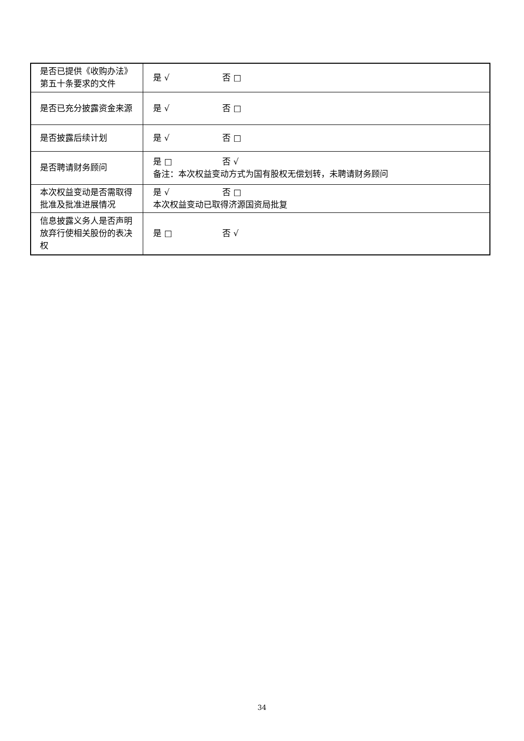| 是否已提供《收购办法》第五十条要求的文件 | 是 √ 否 □ |
| 是否已充分披露资金来源 | 是 √ 否 □ |
| 是否披露后续计划 | 是 √ 否 □ |
| 是否聘请财务顾问 | 是 □ 否 √ 备注：本次权益变动方式为国有股权无偿划转，未聘请财务顾问 |
| 本次权益变动是否需取得批准及批准进展情况 | 是 √ 否 □ 本次权益变动已取得济源国资局批复 |
| 信息披露义务人是否声明放弃行使相关股份的表决权 | 是 □ 否 √ |
34